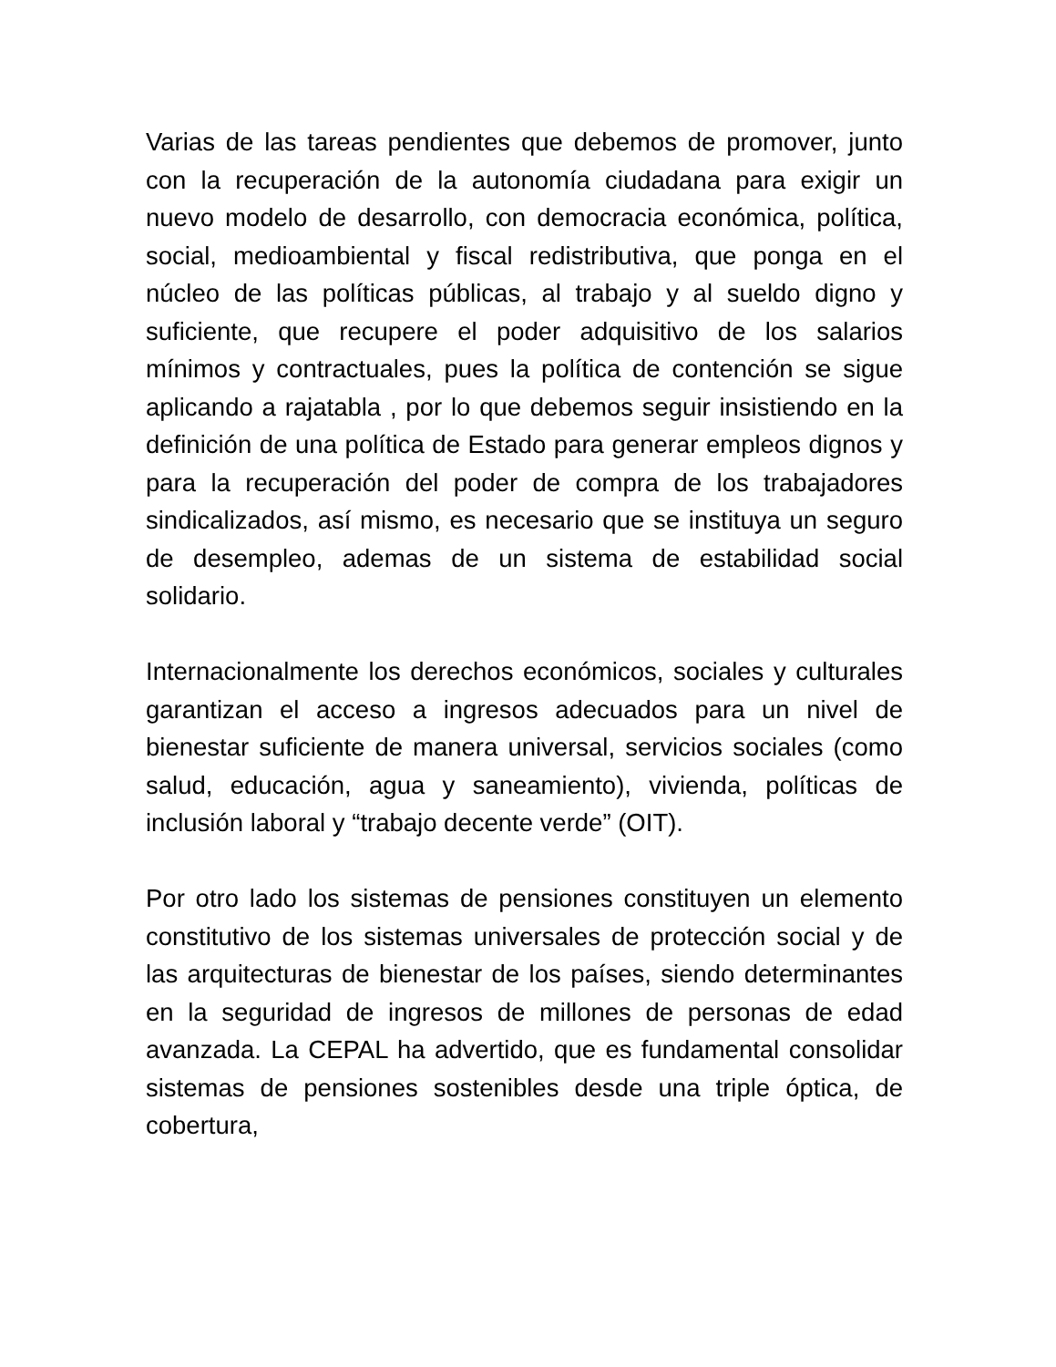Varias de las tareas pendientes que debemos de promover, junto con la recuperación de la autonomía ciudadana para exigir un nuevo modelo de desarrollo, con democracia económica, política, social, medioambiental y fiscal redistributiva, que ponga en el núcleo de las políticas públicas, al trabajo y al sueldo digno y suficiente, que recupere el poder adquisitivo de los salarios mínimos y contractuales, pues la política de contención se sigue aplicando a rajatabla , por lo que debemos seguir insistiendo en la definición de una política de Estado para generar empleos dignos y para la recuperación del poder de compra de los trabajadores sindicalizados, así mismo, es necesario que se instituya un seguro de desempleo, ademas de un sistema de estabilidad social solidario.
Internacionalmente los derechos económicos, sociales y culturales garantizan el acceso a ingresos adecuados para un nivel de bienestar suficiente de manera universal, servicios sociales (como salud, educación, agua y saneamiento), vivienda, políticas de inclusión laboral y “trabajo decente verde” (OIT).
Por otro lado los sistemas de pensiones constituyen un elemento constitutivo de los sistemas universales de protección social y de las arquitecturas de bienestar de los países, siendo determinantes en la seguridad de ingresos de millones de personas de edad avanzada. La CEPAL ha advertido, que es fundamental consolidar sistemas de pensiones sostenibles desde una triple óptica, de cobertura,